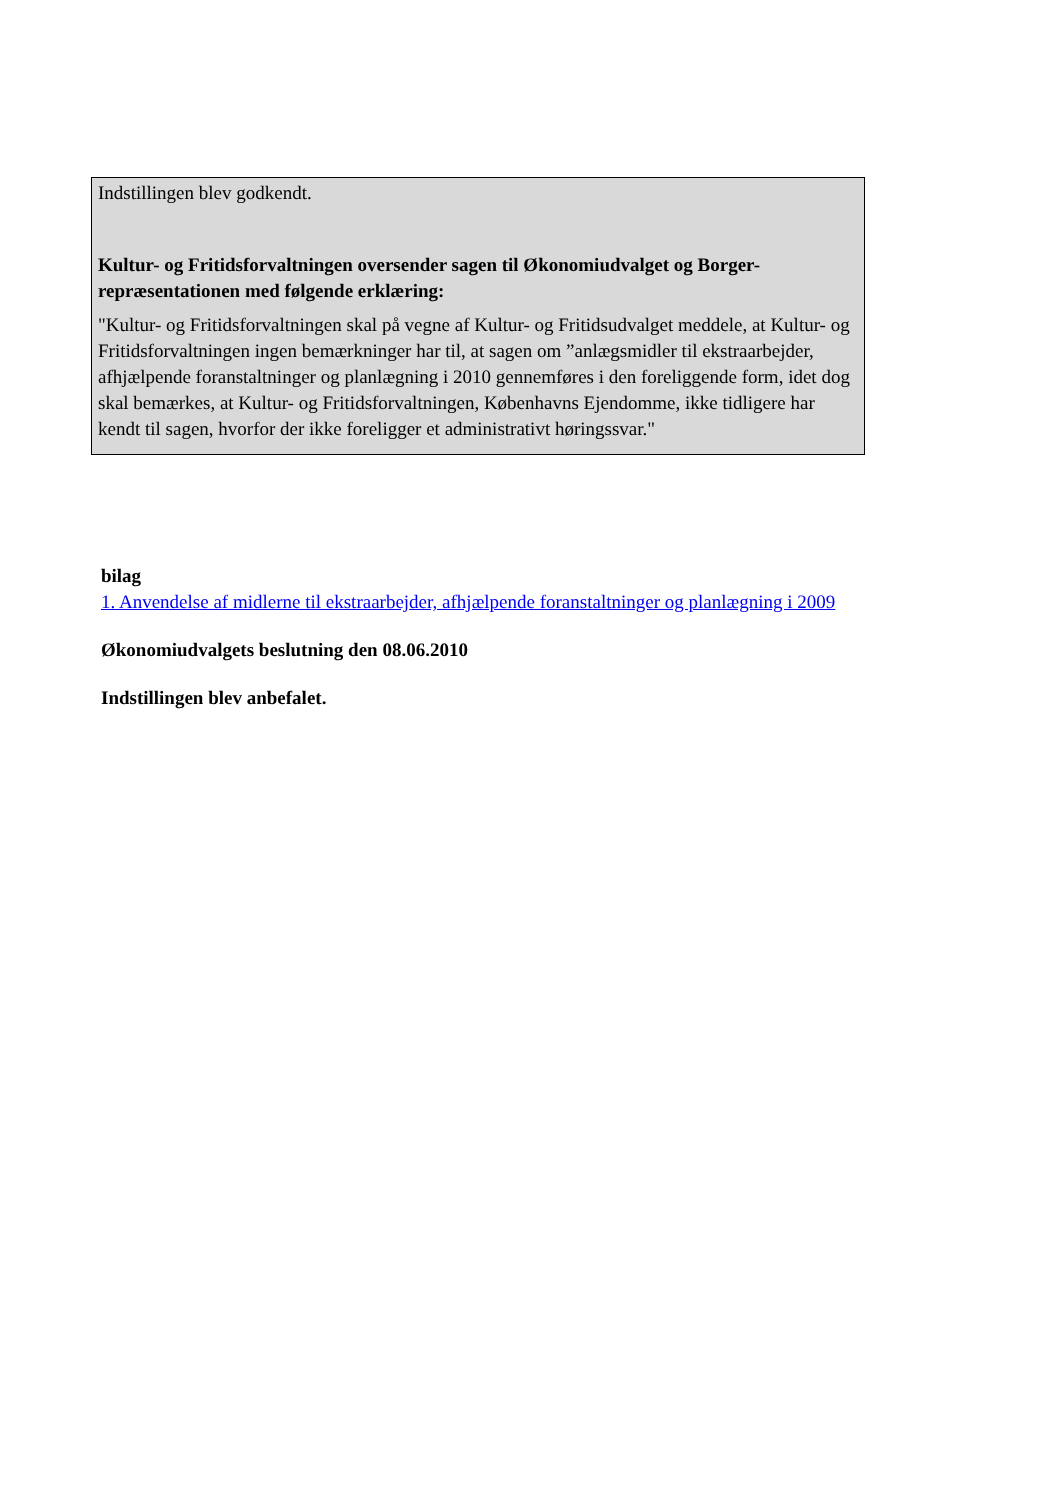Indstillingen blev godkendt.
Kultur- og Fritidsforvaltningen oversender sagen til Økonomiudvalget og Borger-repræsentationen med følgende erklæring:
"Kultur- og Fritidsforvaltningen skal på vegne af Kultur- og Fritidsudvalget meddele, at Kultur- og Fritidsforvaltningen ingen bemærkninger har til, at sagen om ”anlægsmidler til ekstraarbejder, afhjælpende foranstaltninger og planlægning i 2010 gennemføres i den foreliggende form, idet dog skal bemærkes, at Kultur- og Fritidsforvaltningen, Københavns Ejendomme, ikke tidligere har kendt til sagen, hvorfor der ikke foreligger et administrativt høringssvar."
bilag
1. Anvendelse af midlerne til ekstraarbejder, afhjælpende foranstaltninger og planlægning i 2009
Økonomiudvalgets beslutning den 08.06.2010
Indstillingen blev anbefalet.